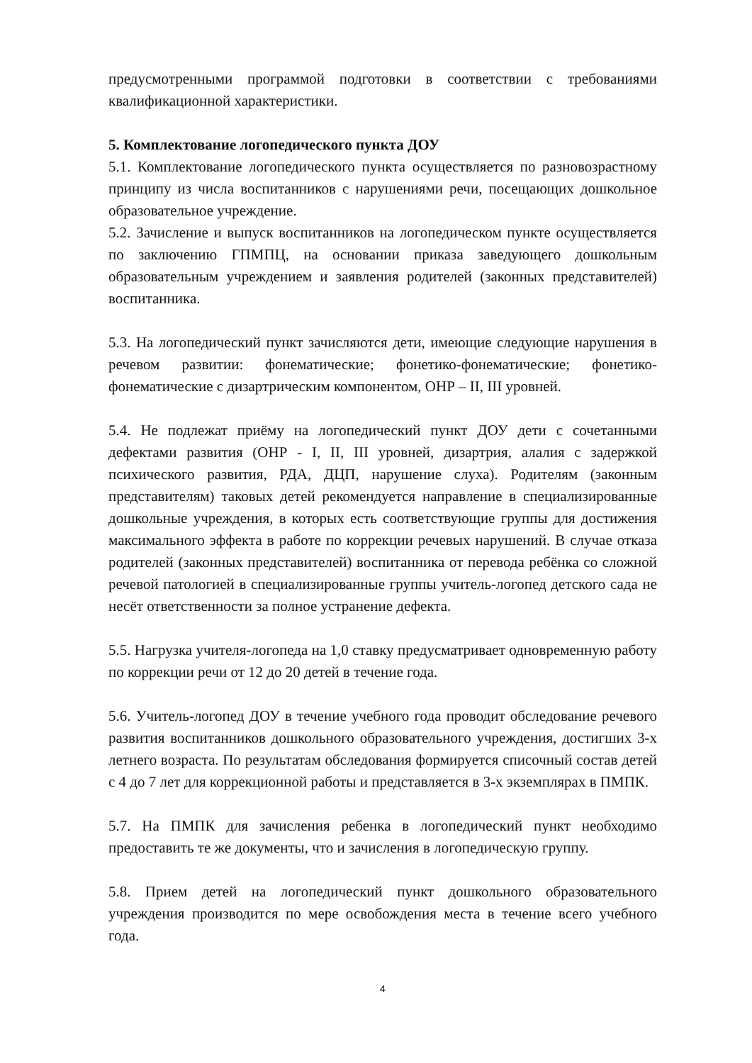предусмотренными программой подготовки в соответствии с требованиями квалификационной характеристики.
5. Комплектование логопедического пункта ДОУ
5.1. Комплектование логопедического пункта осуществляется по разновозрастному принципу из числа воспитанников с нарушениями речи, посещающих дошкольное образовательное учреждение.
5.2. Зачисление и выпуск воспитанников на логопедическом пункте осуществляется по заключению ГПМПЦ, на основании приказа заведующего дошкольным образовательным учреждением и заявления родителей (законных представителей) воспитанника.
5.3. На логопедический пункт зачисляются дети, имеющие следующие нарушения в речевом развитии: фонематические; фонетико-фонематические; фонетико-фонематические с дизартрическим компонентом, ОНР – II, III уровней.
5.4. Не подлежат приёму на логопедический пункт ДОУ дети с сочетанными дефектами развития (ОНР - I, II, III уровней, дизартрия, алалия с задержкой психического развития, РДА, ДЦП, нарушение слуха). Родителям (законным представителям) таковых детей рекомендуется направление в специализированные дошкольные учреждения, в которых есть соответствующие группы для достижения максимального эффекта в работе по коррекции речевых нарушений. В случае отказа родителей (законных представителей) воспитанника от перевода ребёнка со сложной речевой патологией в специализированные группы учитель-логопед детского сада не несёт ответственности за полное устранение дефекта.
5.5. Нагрузка учителя-логопеда на 1,0 ставку предусматривает одновременную работу по коррекции речи от 12 до 20 детей в течение года.
5.6. Учитель-логопед ДОУ в течение учебного года проводит обследование речевого развития воспитанников дошкольного образовательного учреждения, достигших 3-х летнего возраста. По результатам обследования формируется списочный состав детей с 4 до 7 лет для коррекционной работы и представляется в 3-х экземплярах в ПМПК.
5.7. На ПМПК для зачисления ребенка в логопедический пункт необходимо предоставить те же документы, что и зачисления в логопедическую группу.
5.8. Прием детей на логопедический пункт дошкольного образовательного учреждения производится по мере освобождения места в течение всего учебного года.
4